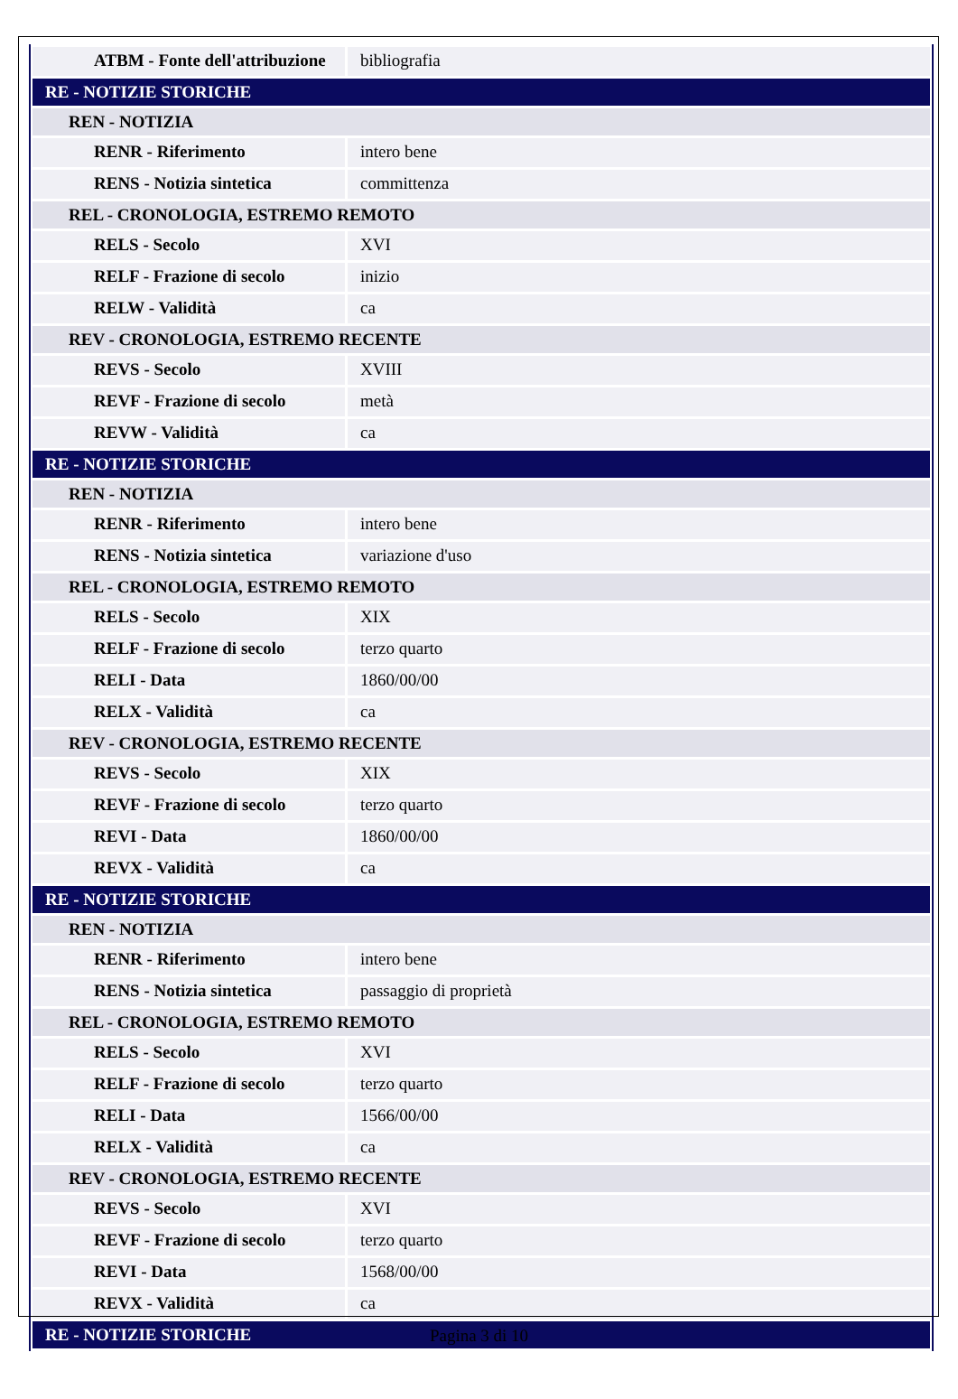| ATBM - Fonte dell'attribuzione | bibliografia |
| RE - NOTIZIE STORICHE | |
| REN - NOTIZIA | |
| RENR - Riferimento | intero bene |
| RENS - Notizia sintetica | committenza |
| REL - CRONOLOGIA, ESTREMO REMOTO | |
| RELS - Secolo | XVI |
| RELF - Frazione di secolo | inizio |
| RELW - Validità | ca |
| REV - CRONOLOGIA, ESTREMO RECENTE | |
| REVS - Secolo | XVIII |
| REVF - Frazione di secolo | metà |
| REVW - Validità | ca |
| RE - NOTIZIE STORICHE | |
| REN - NOTIZIA | |
| RENR - Riferimento | intero bene |
| RENS - Notizia sintetica | variazione d'uso |
| REL - CRONOLOGIA, ESTREMO REMOTO | |
| RELS - Secolo | XIX |
| RELF - Frazione di secolo | terzo quarto |
| RELI - Data | 1860/00/00 |
| RELX - Validità | ca |
| REV - CRONOLOGIA, ESTREMO RECENTE | |
| REVS - Secolo | XIX |
| REVF - Frazione di secolo | terzo quarto |
| REVI - Data | 1860/00/00 |
| REVX - Validità | ca |
| RE - NOTIZIE STORICHE | |
| REN - NOTIZIA | |
| RENR - Riferimento | intero bene |
| RENS - Notizia sintetica | passaggio di proprietà |
| REL - CRONOLOGIA, ESTREMO REMOTO | |
| RELS - Secolo | XVI |
| RELF - Frazione di secolo | terzo quarto |
| RELI - Data | 1566/00/00 |
| RELX - Validità | ca |
| REV - CRONOLOGIA, ESTREMO RECENTE | |
| REVS - Secolo | XVI |
| REVF - Frazione di secolo | terzo quarto |
| REVI - Data | 1568/00/00 |
| REVX - Validità | ca |
| RE - NOTIZIE STORICHE | |
Pagina 3 di 10